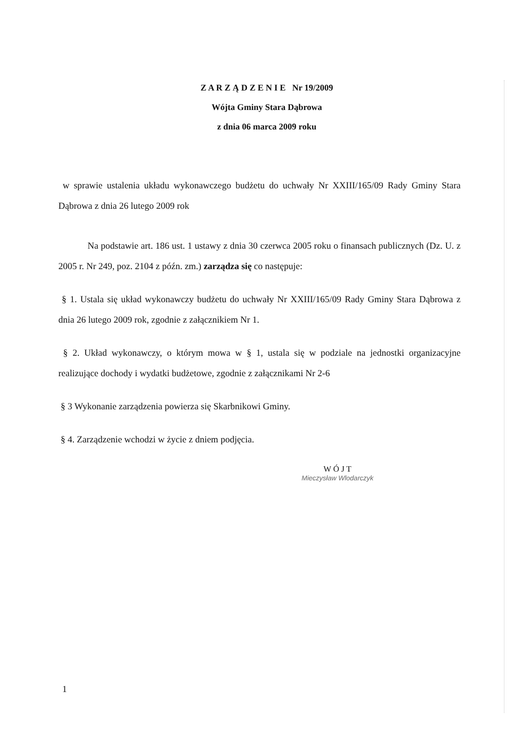Z A R Z Ą D Z E N I E Nr 19/2009
Wójta Gminy Stara Dąbrowa
z dnia 06 marca 2009 roku
w sprawie ustalenia układu wykonawczego budżetu do uchwały Nr XXIII/165/09 Rady Gminy Stara Dąbrowa z dnia 26 lutego 2009 rok
Na podstawie art. 186 ust. 1 ustawy z dnia 30 czerwca 2005 roku o finansach publicznych (Dz. U. z 2005 r. Nr 249, poz. 2104 z późn. zm.) zarządza się co następuje:
§ 1. Ustala się układ wykonawczy budżetu do uchwały Nr XXIII/165/09 Rady Gminy Stara Dąbrowa z dnia 26 lutego 2009 rok, zgodnie z załącznikiem Nr 1.
§ 2. Układ wykonawczy, o którym mowa w § 1, ustala się w podziale na jednostki organizacyjne realizujące dochody i wydatki budżetowe, zgodnie z załącznikami Nr 2-6
§ 3 Wykonanie zarządzenia powierza się Skarbnikowi Gminy.
§ 4. Zarządzenie wchodzi w życie z dniem podjęcia.
W Ó J T
Mieczysław Wlodarczyk
1